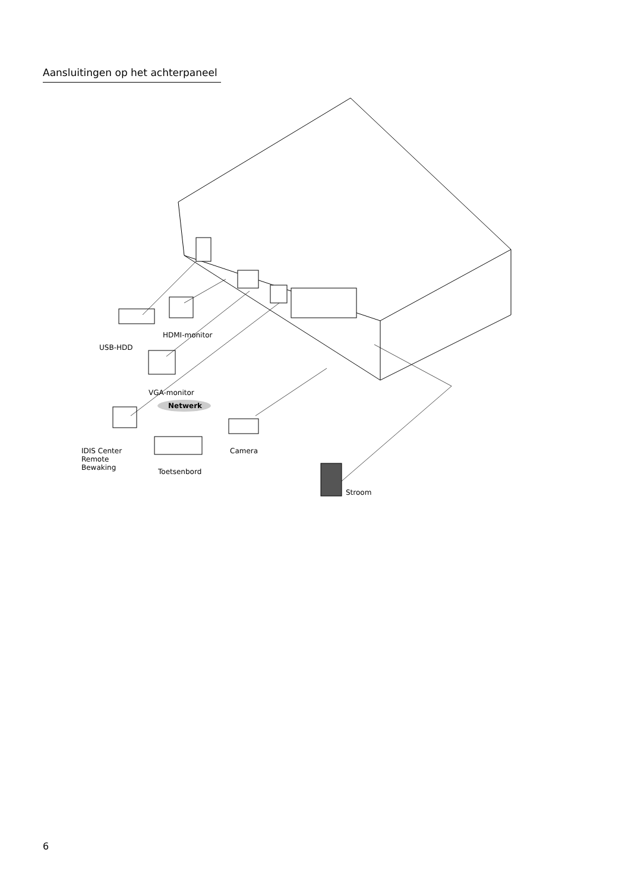Aansluitingen op het achterpaneel
USB-HDD
HDMI-monitor
VGA-monitor
Netwerk
IDIS Center
Remote
Bewaking
Camera
Toetsenbord
Stroom
6